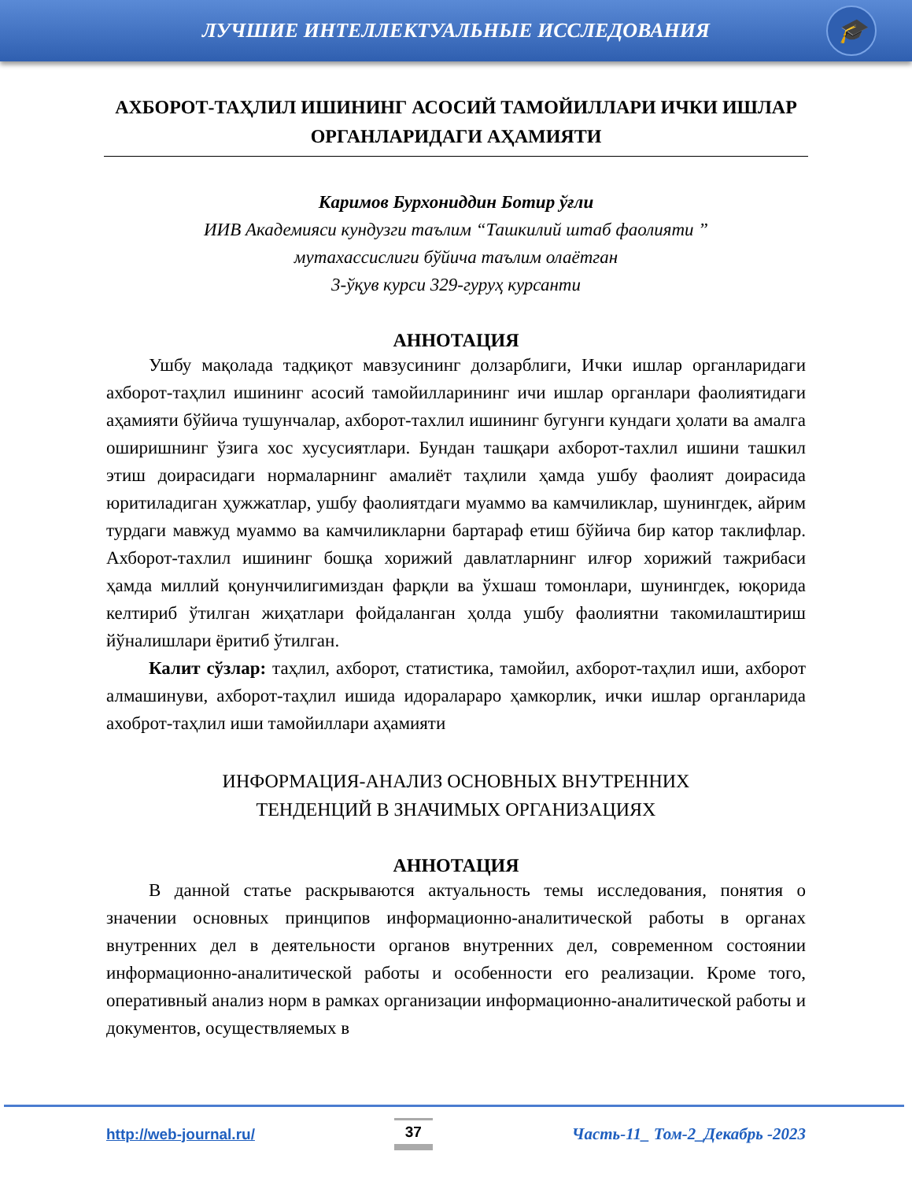ЛУЧШИЕ ИНТЕЛЛЕКТУАЛЬНЫЕ ИССЛЕДОВАНИЯ
🎓
АХБОРОТ-ТАҲЛИЛ ИШИНИНГ АСОСИЙ ТАМОЙИЛЛАРИ ИЧКИ ИШЛАР ОРГАНЛАРИДАГИ АҲАМИЯТИ
Каримов Бурхониддин Ботир ўғли
ИИВ Академияси кундузги таълим “Ташкилий штаб фаолияти ”
мутахассислиги бўйича таълим олаётган
3-ўқув курси 329-гуруҳ курсанти
АННОТАЦИЯ
Ушбу мақолада тадқиқот мавзусининг долзарблиги, Ички ишлар органларидаги ахборот-таҳлил ишининг асосий тамойилларининг ичи ишлар органлари фаолиятидаги аҳамияти бўйича тушунчалар, ахборот-тахлил ишининг бугунги кундаги ҳолати ва амалга оширишнинг ўзига хос хусусиятлари. Бундан ташқари ахборот-тахлил ишини ташкил этиш доирасидаги нормаларнинг амалиёт таҳлили ҳамда ушбу фаолият доирасида юритиладиган ҳужжатлар, ушбу фаолиятдаги муаммо ва камчиликлар, шунингдек, айрим турдаги мавжуд муаммо ва камчиликларни бартараф етиш бўйича бир катор таклифлар. Ахборот-тахлил ишининг бошқа хорижий давлатларнинг илғор хорижий тажрибаси ҳамда миллий қонунчилигимиздан фарқли ва ўхшаш томонлари, шунингдек, юқорида келтириб ўтилган жиҳатлари фойдаланган ҳолда ушбу фаолиятни такомилаштириш йўналишлари ёритиб ўтилган.
Калит сўзлар: таҳлил, ахборот, статистика, тамойил, ахборот-таҳлил иши, ахборот алмашинуви, ахборот-таҳлил ишида идоралараро ҳамкорлик, ички ишлар органларида ахоброт-таҳлил иши тамойиллари аҳамияти
ИНФОРМАЦИЯ-АНАЛИЗ ОСНОВНЫХ ВНУТРЕННИХ
ТЕНДЕНЦИЙ В ЗНАЧИМЫХ ОРГАНИЗАЦИЯХ
АННОТАЦИЯ
В данной статье раскрываются актуальность темы исследования, понятия о значении основных принципов информационно-аналитической работы в органах внутренних дел в деятельности органов внутренних дел, современном состоянии информационно-аналитической работы и особенности его реализации. Кроме того, оперативный анализ норм в рамках организации информационно-аналитической работы и документов, осуществляемых в
http://web-journal.ru/ 37 Часть-11_ Том-2_Декабрь -2023